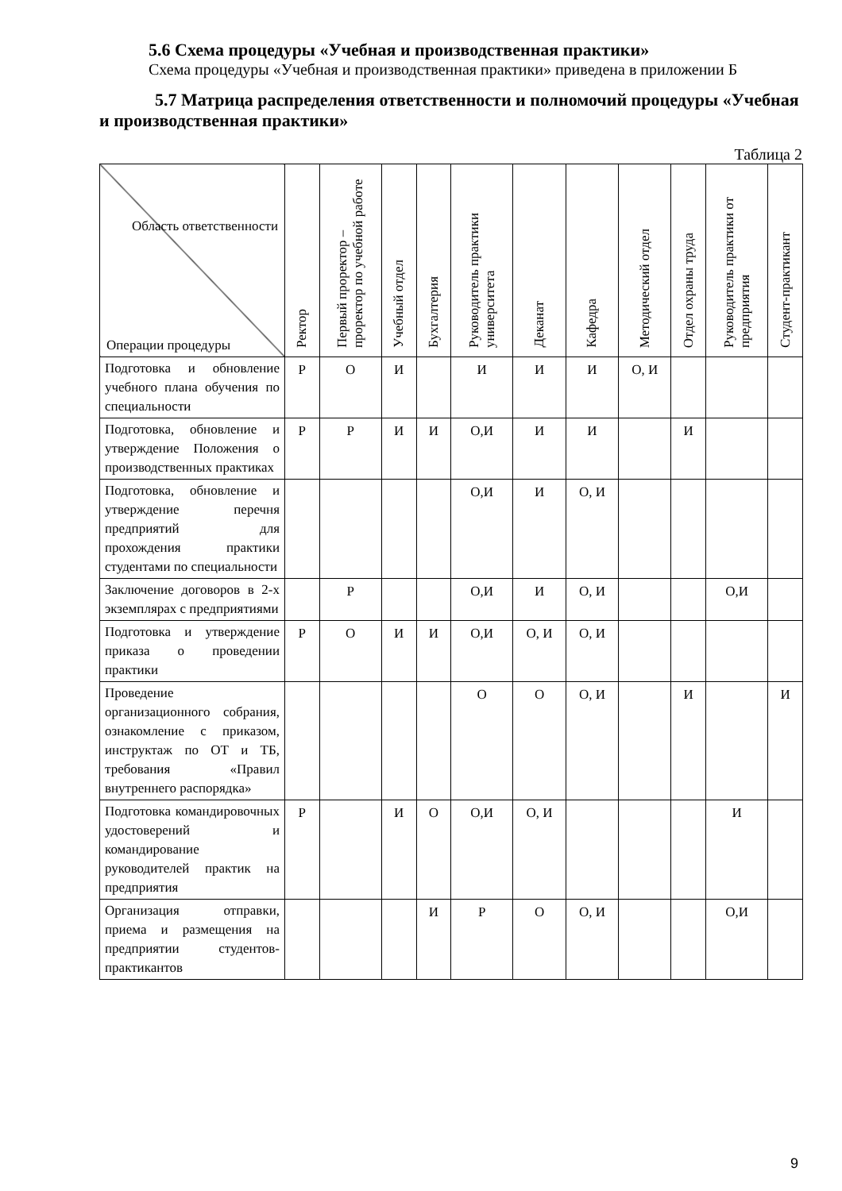5.6 Схема процедуры «Учебная и производственная практики»
Схема процедуры «Учебная и производственная практики» приведена в приложении Б
5.7 Матрица распределения ответственности и полномочий процедуры «Учебная и производственная практики»
Таблица 2
| Область ответственности Операции процедуры | Ректор | Первый проректор – проректор по учебной работе | Учебный отдел | Бухгалтерия | Руководитель практики университета | Деканат | Кафедра | Методический отдел | Отдел охраны труда | Руководитель практики от предприятия | Студент-практикант |
| --- | --- | --- | --- | --- | --- | --- | --- | --- | --- | --- | --- |
| Подготовка и обновление учебного плана обучения по специальности | Р | О | И | | И | И | И | О, И | | | |
| Подготовка, обновление и утверждение Положения о производственных практиках | Р | Р | И | И | О,И | И | И | | И | | |
| Подготовка, обновление и утверждение перечня предприятий для прохождения практики студентами по специальности | | | | | О,И | И | О, И | | | | |
| Заключение договоров в 2-х экземплярах с предприятиями | | Р | | | О,И | И | О, И | | | О,И | |
| Подготовка и утверждение приказа о проведении практики | Р | О | И | И | О,И | О, И | О, И | | | | |
| Проведение организационного собрания, ознакомление с приказом, инструктаж по ОТ и ТБ, требования «Правил внутреннего распорядка» | | | | | О | О | О, И | | И | | И |
| Подготовка командировочных удостоверений и командирование руководителей практик на предприятия | Р | | И | О | О,И | О, И | | | | И | |
| Организация отправки, приема и размещения на предприятии студентов-практикантов | | | | И | Р | О | О, И | | | О,И | |
9